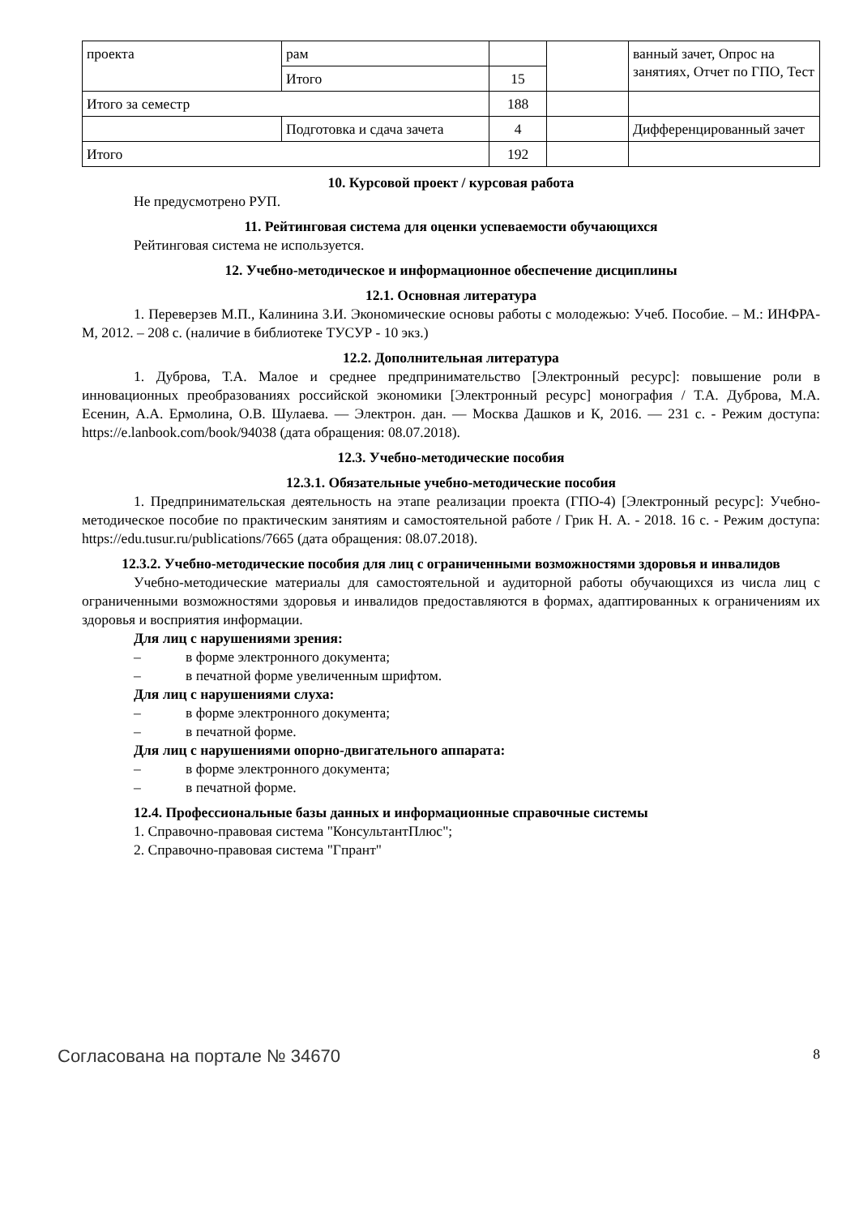| проекта | рам | | | ванный зачет, Опрос на занятиях, Отчет по ГПО, Тест |
| | Итого | 15 | | |
| Итого за семестр | | 188 | | |
| | Подготовка и сдача зачета | 4 | | Дифференцированный зачет |
| Итого | | 192 | | |
10. Курсовой проект / курсовая работа
Не предусмотрено РУП.
11. Рейтинговая система для оценки успеваемости обучающихся
Рейтинговая система не используется.
12. Учебно-методическое и информационное обеспечение дисциплины
12.1. Основная литература
1. Переверзев М.П., Калинина З.И. Экономические основы работы с молодежью: Учеб. Пособие. – М.: ИНФРА-М, 2012. – 208 с. (наличие в библиотеке ТУСУР - 10 экз.)
12.2. Дополнительная литература
1. Дуброва, Т.А. Малое и среднее предпринимательство [Электронный ресурс]: повышение роли в инновационных преобразованиях российской экономики [Электронный ресурс] монография / Т.А. Дуброва, М.А. Есенин, А.А. Ермолина, О.В. Шулаева. — Электрон. дан. — Москва Дашков и К, 2016. — 231 с. - Режим доступа: https://e.lanbook.com/book/94038 (дата обращения: 08.07.2018).
12.3. Учебно-методические пособия
12.3.1. Обязательные учебно-методические пособия
1. Предпринимательская деятельность на этапе реализации проекта (ГПО-4) [Электронный ресурс]: Учебно-методическое пособие по практическим занятиям и самостоятельной работе / Грик Н. А. - 2018. 16 с. - Режим доступа: https://edu.tusur.ru/publications/7665 (дата обращения: 08.07.2018).
12.3.2. Учебно-методические пособия для лиц с ограниченными возможностями здоровья и инвалидов
Учебно-методические материалы для самостоятельной и аудиторной работы обучающихся из числа лиц с ограниченными возможностями здоровья и инвалидов предоставляются в формах, адаптированных к ограничениям их здоровья и восприятия информации.
Для лиц с нарушениями зрения:
– в форме электронного документа;
– в печатной форме увеличенным шрифтом.
Для лиц с нарушениями слуха:
– в форме электронного документа;
– в печатной форме.
Для лиц с нарушениями опорно-двигательного аппарата:
– в форме электронного документа;
– в печатной форме.
12.4. Профессиональные базы данных и информационные справочные системы
1. Справочно-правовая система "КонсультантПлюс";
2. Справочно-правовая система "Гпрант"
Согласована на портале № 34670 8